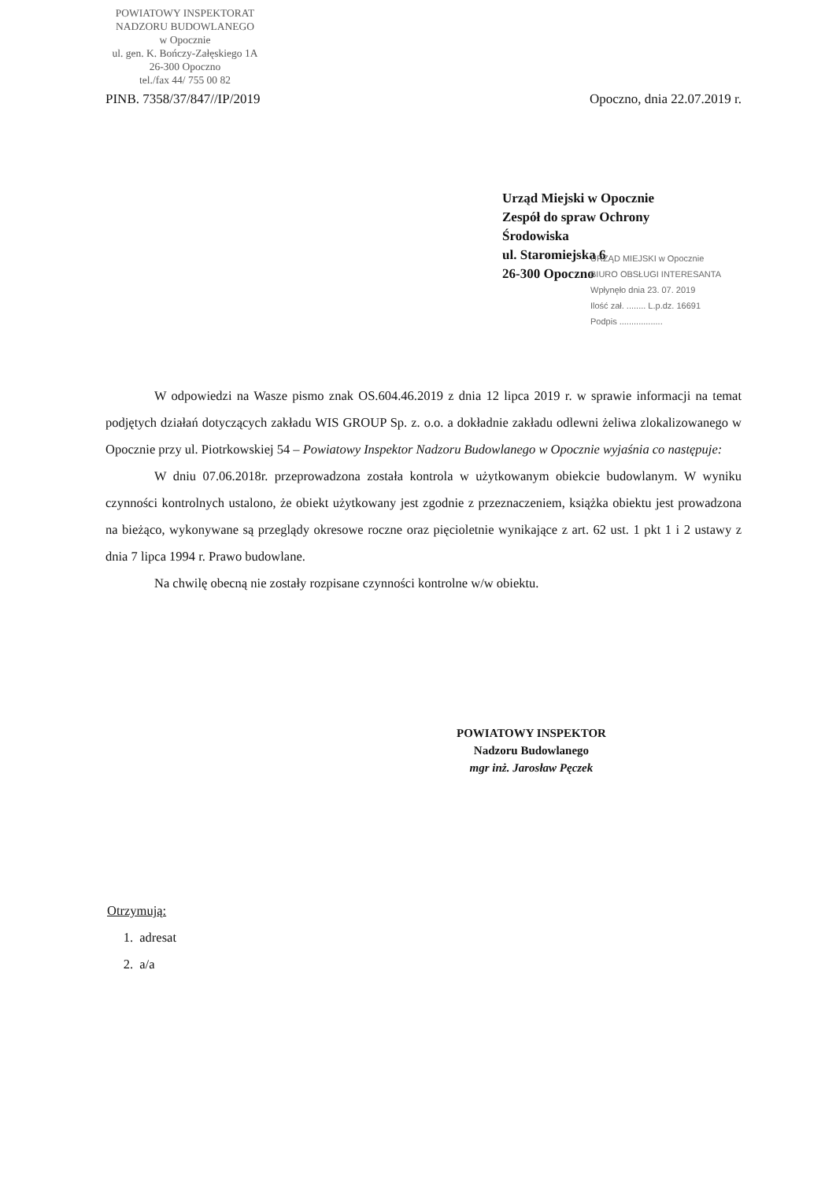POWIATOWY INSPEKTORAT
NADZORU BUDOWLANEGO
w Opocznie
ul. gen. K. Bończy-Załęskiego 1A
26-300 Opoczno
tel./fax 44/ 755 00 82
PINB. 7358/37/847//IP/2019 Opoczno, dnia 22.07.2019 r.
Urząd Miejski w Opocznie
Zespół do spraw Ochrony
Środowiska
ul. Staromiejska 6
26-300 Opoczno
URZĄD MIEJSKI w Opocznie
BIURO OBSŁUGI INTERESANTA
Wpłynęło dnia 23. 07. 2019
Ilość zał. ........ L.p.dz. 16691
Podpis ..................
W odpowiedzi na Wasze pismo znak OS.604.46.2019 z dnia 12 lipca 2019 r. w sprawie informacji na temat podjętych działań dotyczących zakładu WIS GROUP Sp. z. o.o. a dokładnie zakładu odlewni żeliwa zlokalizowanego w Opocznie przy ul. Piotrkowskiej 54 – Powiatowy Inspektor Nadzoru Budowlanego w Opocznie wyjaśnia co następuje:
W dniu 07.06.2018r. przeprowadzona została kontrola w użytkowanym obiekcie budowlanym. W wyniku czynności kontrolnych ustalono, że obiekt użytkowany jest zgodnie z przeznaczeniem, książka obiektu jest prowadzona na bieżąco, wykonywane są przeglądy okresowe roczne oraz pięcioletnie wynikające z art. 62 ust. 1 pkt 1 i 2 ustawy z dnia 7 lipca 1994 r. Prawo budowlane.
Na chwilę obecną nie zostały rozpisane czynności kontrolne w/w obiektu.
POWIATOWY INSPEKTOR
Nadzoru Budowlanego
mgr inż. Jarosław Pęczek
Otrzymują:
1. adresat
2. a/a